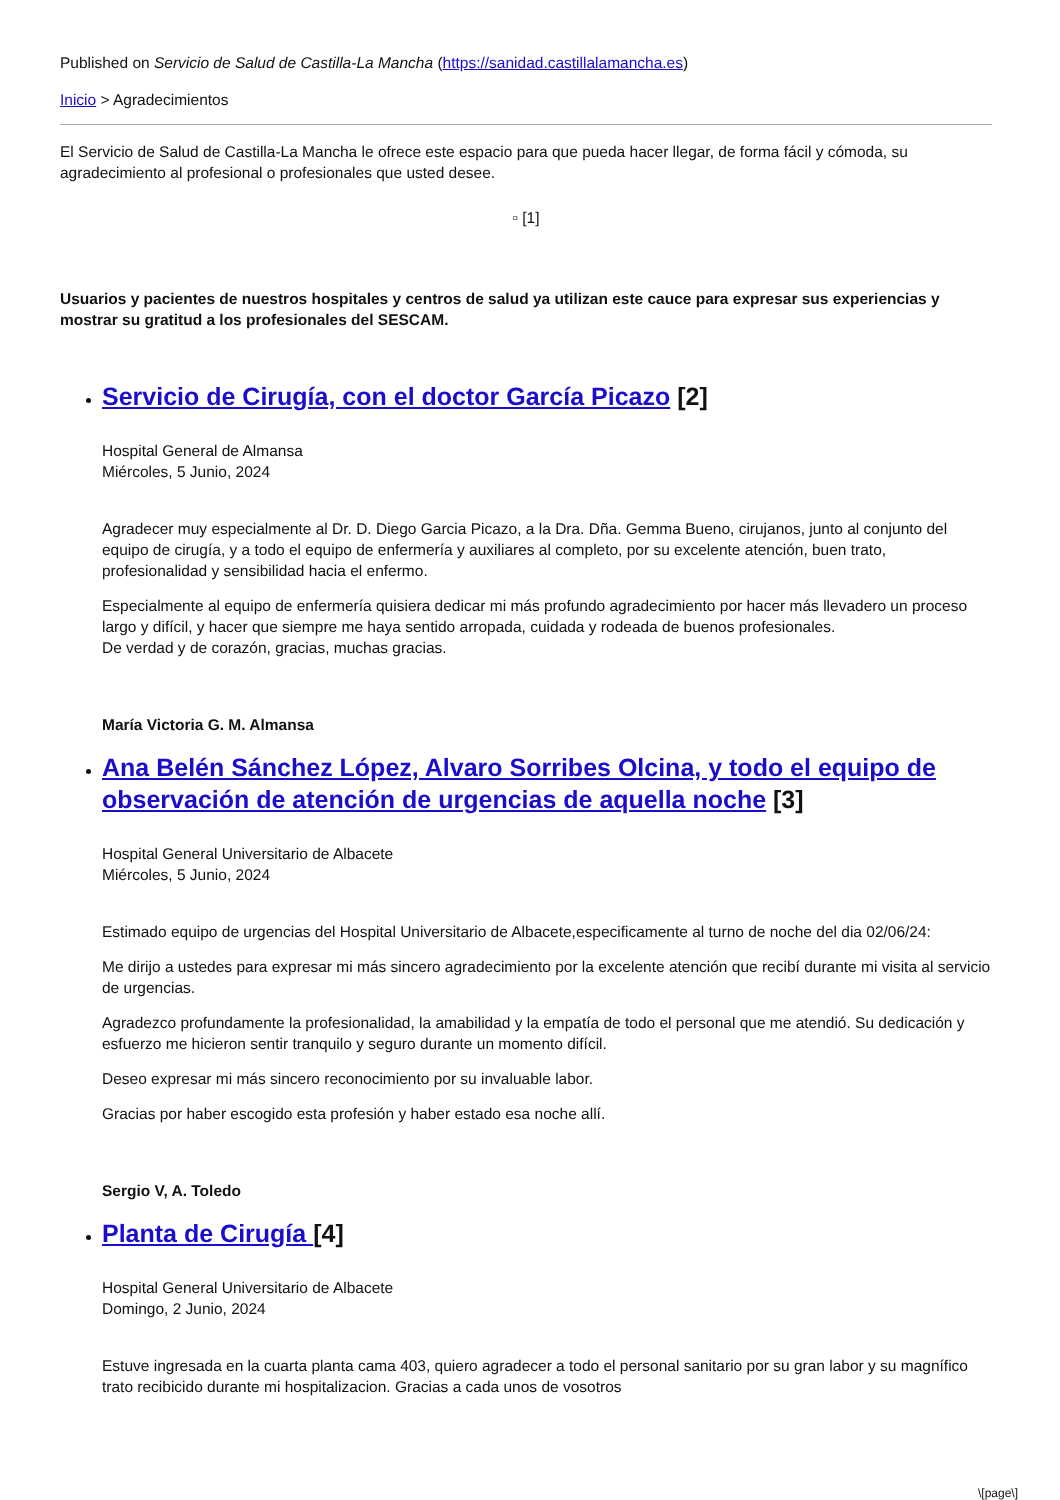Published on Servicio de Salud de Castilla-La Mancha (https://sanidad.castillalamancha.es)
Inicio > Agradecimientos
El Servicio de Salud de Castilla-La Mancha le ofrece este espacio para que pueda hacer llegar, de forma fácil y cómoda, su agradecimiento al profesional o profesionales que usted desee.
▫ [1]
Usuarios y pacientes de nuestros hospitales y centros de salud ya utilizan este cauce para expresar sus experiencias y mostrar su gratitud a los profesionales del SESCAM.
Servicio de Cirugía, con el doctor García Picazo [2]
Hospital General de Almansa
Miércoles, 5 Junio, 2024
Agradecer muy especialmente al Dr. D. Diego Garcia Picazo, a la Dra. Dña. Gemma Bueno, cirujanos, junto al conjunto del equipo de cirugía, y a todo el equipo de enfermería y auxiliares al completo, por su excelente atención, buen trato, profesionalidad y sensibilidad hacia el enfermo.
Especialmente al equipo de enfermería quisiera dedicar mi más profundo agradecimiento por hacer más llevadero un proceso largo y difícil, y hacer que siempre me haya sentido arropada, cuidada y rodeada de buenos profesionales.
De verdad y de corazón, gracias, muchas gracias.
María Victoria G. M. Almansa
Ana Belén Sánchez López, Alvaro Sorribes Olcina, y todo el equipo de observación de atención de urgencias de aquella noche [3]
Hospital General Universitario de Albacete
Miércoles, 5 Junio, 2024
Estimado equipo de urgencias del Hospital Universitario de Albacete,especificamente al turno de noche del dia 02/06/24:
Me dirijo a ustedes para expresar mi más sincero agradecimiento por la excelente atención que recibí durante mi visita al servicio de urgencias.
Agradezco profundamente la profesionalidad, la amabilidad y la empatía de todo el personal que me atendió. Su dedicación y esfuerzo me hicieron sentir tranquilo y seguro durante un momento difícil.
Deseo expresar mi más sincero reconocimiento por su invaluable labor.
Gracias por haber escogido esta profesión y haber estado esa noche allí.
Sergio V, A. Toledo
Planta de Cirugía [4]
Hospital General Universitario de Albacete
Domingo, 2 Junio, 2024
Estuve ingresada en la cuarta planta cama 403, quiero agradecer a todo el personal sanitario por su gran labor y su magnífico trato recibicido durante mi hospitalizacion. Gracias a cada unos de vosotros
\[page\]